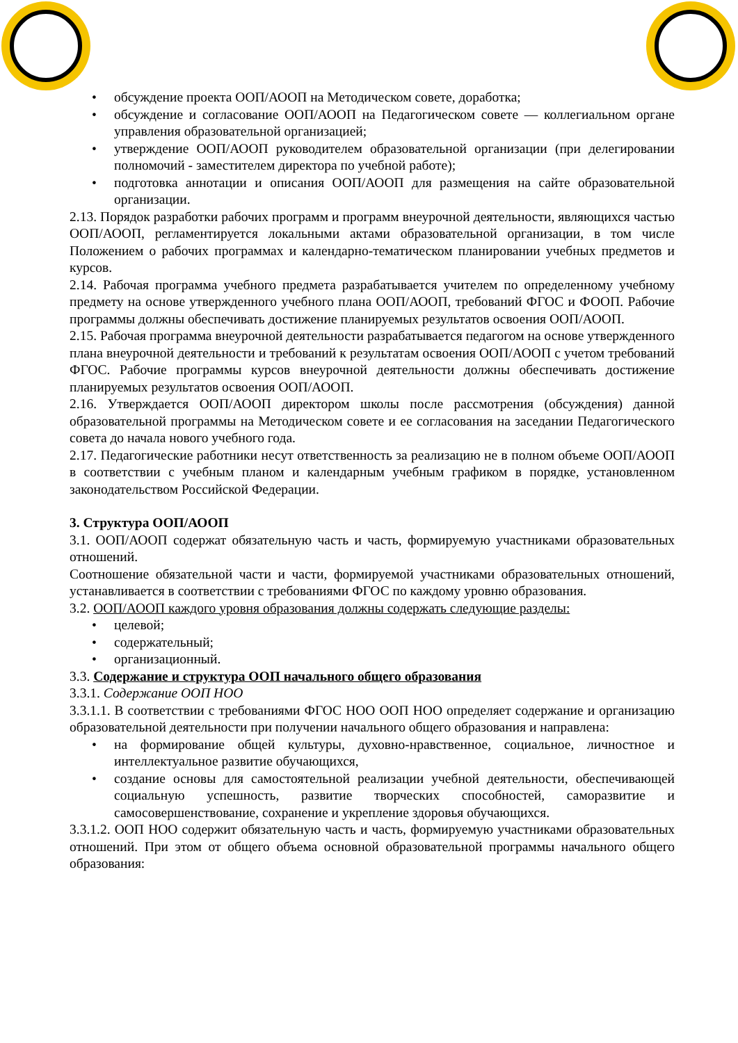• обсуждение проекта ООП/АООП на Методическом совете, доработка;
• обсуждение и согласование ООП/АООП на Педагогическом совете — коллегиальном органе управления образовательной организацией;
• утверждение ООП/АООП руководителем образовательной организации (при делегировании полномочий - заместителем директора по учебной работе);
• подготовка аннотации и описания ООП/АООП для размещения на сайте образовательной организации.
2.13. Порядок разработки рабочих программ и программ внеурочной деятельности, являющихся частью ООП/АООП, регламентируется локальными актами образовательной организации, в том числе Положением о рабочих программах и календарно-тематическом планировании учебных предметов и курсов.
2.14. Рабочая программа учебного предмета разрабатывается учителем по определенному учебному предмету на основе утвержденного учебного плана ООП/АООП, требований ФГОС и ФООП. Рабочие программы должны обеспечивать достижение планируемых результатов освоения ООП/АООП.
2.15. Рабочая программа внеурочной деятельности разрабатывается педагогом на основе утвержденного плана внеурочной деятельности и требований к результатам освоения ООП/АООП с учетом требований ФГОС. Рабочие программы курсов внеурочной деятельности должны обеспечивать достижение планируемых результатов освоения ООП/АООП.
2.16. Утверждается ООП/АООП директором школы после рассмотрения (обсуждения) данной образовательной программы на Методическом совете и ее согласования на заседании Педагогического совета до начала нового учебного года.
2.17. Педагогические работники несут ответственность за реализацию не в полном объеме ООП/АООП в соответствии с учебным планом и календарным учебным графиком в порядке, установленном законодательством Российской Федерации.
3. Структура ООП/АООП
3.1. ООП/АООП содержат обязательную часть и часть, формируемую участниками образовательных отношений.
Соотношение обязательной части и части, формируемой участниками образовательных отношений, устанавливается в соответствии с требованиями ФГОС по каждому уровню образования.
3.2. ООП/АООП каждого уровня образования должны содержать следующие разделы:
• целевой;
• содержательный;
• организационный.
3.3. Содержание и структура ООП начального общего образования
3.3.1. Содержание ООП НОО
3.3.1.1. В соответствии с требованиями ФГОС НОО ООП НОО определяет содержание и организацию образовательной деятельности при получении начального общего образования и направлена:
• на формирование общей культуры, духовно-нравственное, социальное, личностное и интеллектуальное развитие обучающихся,
• создание основы для самостоятельной реализации учебной деятельности, обеспечивающей социальную успешность, развитие творческих способностей, саморазвитие и самосовершенствование, сохранение и укрепление здоровья обучающихся.
3.3.1.2. ООП НОО содержит обязательную часть и часть, формируемую участниками образовательных отношений. При этом от общего объема основной образовательной программы начального общего образования: